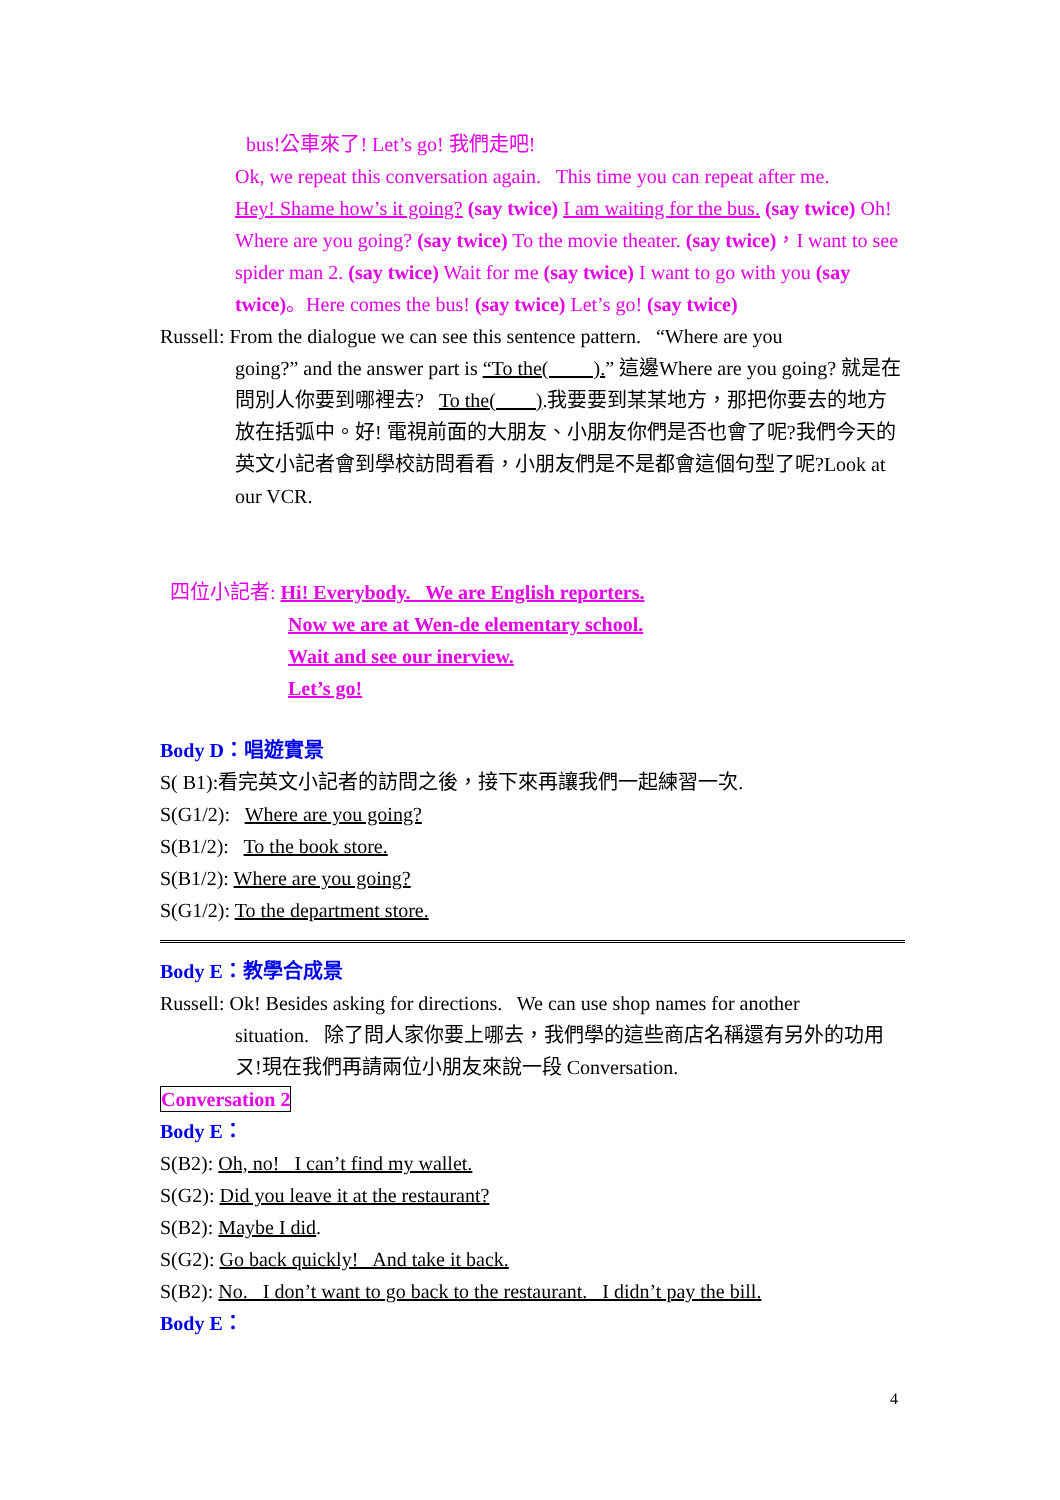bus!公車來了! Let’s go! 我們走吧!
Ok, we repeat this conversation again. This time you can repeat after me.
Hey! Shame how’s it going? (say twice) I am waiting for the bus. (say twice) Oh! Where are you going? (say twice) To the movie theater. (say twice)，I want to see spider man 2. (say twice) Wait for me (say twice) I want to go with you (say twice)。Here comes the bus! (say twice) Let’s go! (say twice)
Russell: From the dialogue we can see this sentence pattern. “Where are you
going?” and the answer part is “To the( ).” 這邊Where are you going? 就是在問別人你要到哪裡去? To the( ).我要要到某某地方，那把你要去的地方放在括弧中。好! 電視前面的大朋友、小朋友你們是否也會了呢?我們今天的英文小記者會到學校訪問看看，小朋友們是不是都會這個句型了呢?Look at our VCR.
四位小記者: Hi! Everybody. We are English reporters.
Now we are at Wen-de elementary school.
Wait and see our inerview.
Let’s go!
Body D：唱遊實景
S( B1):看完英文小記者的訪問之後，接下來再讓我們一起練習一次.
S(G1/2): Where are you going?
S(B1/2): To the book store.
S(B1/2): Where are you going?
S(G1/2): To the department store.
Body E：教學合成景
Russell: Ok! Besides asking for directions. We can use shop names for another
situation. 除了問人家你要上哪去，我們學的這些商店名稱還有另外的功用ㄡ!現在我們再請兩位小朋友來說一段 Conversation.
Conversation 2
Body E：
S(B2): Oh, no! I can’t find my wallet.
S(G2): Did you leave it at the restaurant?
S(B2): Maybe I did.
S(G2): Go back quickly! And take it back.
S(B2): No. I don’t want to go back to the restaurant. I didn’t pay the bill.
Body E：
4